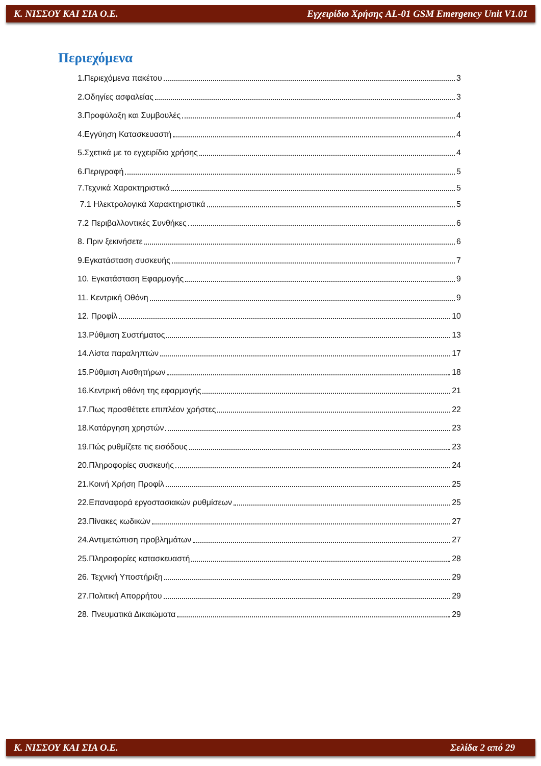Κ. ΝΙΣΣΟΥ ΚΑΙ ΣΙΑ Ο.Ε. Εγχειρίδιο Χρήσης AL-01 GSM Emergency Unit V1.01
Περιεχόμενα
1.Περιεχόμενα πακέτου 3
2.Οδηγίες ασφαλείας 3
3.Προφύλαξη και Συμβουλές 4
4.Εγγύηση Κατασκευαστή 4
5.Σχετικά με το εγχειρίδιο χρήσης 4
6.Περιγραφή 5
7.Τεχνικά Χαρακτηριστικά 5
7.1 Ηλεκτρολογικά Χαρακτηριστικά 5
7.2 Περιβαλλοντικές Συνθήκες 6
8. Πριν ξεκινήσετε 6
9.Εγκατάσταση συσκευής 7
10. Εγκατάσταση Εφαρμογής 9
11. Κεντρική Οθόνη 9
12. Προφίλ 10
13.Ρύθμιση Συστήματος 13
14.Λίστα παραληπτών 17
15.Ρύθμιση Αισθητήρων 18
16.Κεντρική οθόνη της εφαρμογής 21
17.Πως προσθέτετε επιπλέον χρήστες 22
18.Κατάργηση χρηστών 23
19.Πώς ρυθμίζετε τις εισόδους 23
20.Πληροφορίες συσκευής 24
21.Κοινή Χρήση Προφίλ 25
22.Επαναφορά εργοστασιακών ρυθμίσεων 25
23.Πίνακες κωδικών 27
24.Αντιμετώπιση προβλημάτων 27
25.Πληροφορίες κατασκευαστή 28
26. Τεχνική Υποστήριξη 29
27.Πολιτική Απορρήτου 29
28. Πνευματικά Δικαιώματα 29
Κ. ΝΙΣΣΟΥ ΚΑΙ ΣΙΑ Ο.Ε. Σελίδα 2 από 29